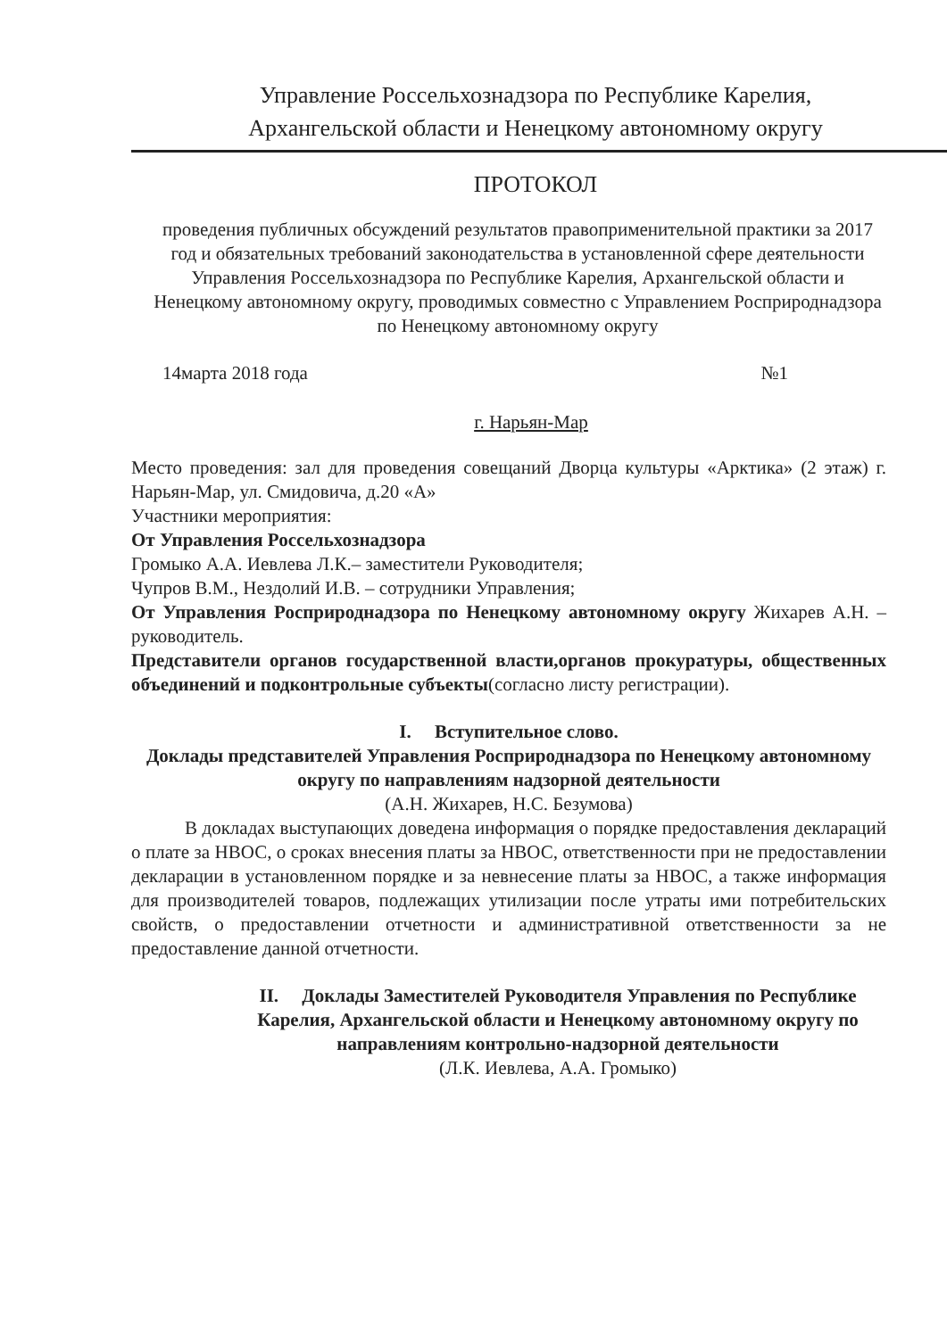Управление Россельхознадзора по Республике Карелия,
Архангельской области и Ненецкому автономному округу
ПРОТОКОЛ
проведения публичных обсуждений результатов правоприменительной практики за 2017 год и обязательных требований законодательства в установленной сфере деятельности Управления Россельхознадзора по Республике Карелия, Архангельской области и Ненецкому автономному округу, проводимых совместно с Управлением Росприроднадзора по Ненецкому автономному округу
14марта 2018 года №1
г. Нарьян-Мар
Место проведения: зал для проведения совещаний Дворца культуры «Арктика» (2 этаж) г. Нарьян-Мар, ул. Смидовича, д.20 «А»
Участники мероприятия:
От Управления Россельхознадзора
Громыко А.А. Иевлева Л.К.– заместители Руководителя;
Чупров В.М., Нездолий И.В. – сотрудники Управления;
От Управления Росприроднадзора по Ненецкому автономному округу Жихарев А.Н. – руководитель.
Представители органов государственной власти,органов прокуратуры, общественных объединений и подконтрольные субъекты(согласно листу регистрации).
I. Вступительное слово.
Доклады представителей Управления Росприроднадзора по Ненецкому автономному округу по направлениям надзорной деятельности
(А.Н. Жихарев, Н.С. Безумова)
В докладах выступающих доведена информация о порядке предоставления деклараций о плате за НВОС, о сроках внесения платы за НВОС, ответственности при не предоставлении декларации в установленном порядке и за невнесение платы за НВОС, а также информация для производителей товаров, подлежащих утилизации после утраты ими потребительских свойств, о предоставлении отчетности и административной ответственности за не предоставление данной отчетности.
II. Доклады Заместителей Руководителя Управления по Республике Карелия, Архангельской области и Ненецкому автономному округу по направлениям контрольно-надзорной деятельности
(Л.К. Иевлева, А.А. Громыко)